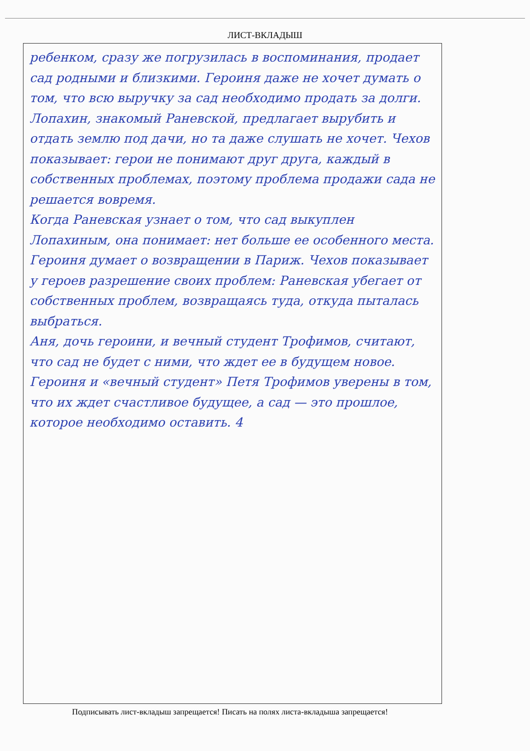ЛИСТ-ВКЛАДЫШ
ребенком, сразу же погрузилась в воспоминания, продает сад родными и близкими. Героиня даже не хочет думать о том, что всю выручку за сад необходимо продать за долги. Лопахин, знакомый Раневской, предлагает вырубить и отдать землю под дачи, но та даже слушать не хочет. Чехов показывает: герои не понимают друг друга, каждый в собственных проблемах, поэтому проблема продажи сада не решается вовремя.
Когда Раневская узнает о том, что сад выкуплен Лопахиным, она понимает: нет больше ее особенного места. Героиня думает о возвращении в Париж. Чехов показывает у героев разрешение своих проблем: Раневская убегает от собственных проблем, возвращаясь туда, откуда пыталась выбраться.
Аня, дочь героини, и вечный студент Трофимов, считают, что сад не будет с ними, что ждет ее в будущем новое. Героиня и «вечный студент» Петя Трофимов уверены в том, что их ждет счастливое будущее, а сад — это прошлое, которое необходимо оставить. 4
Подписывать лист-вкладыш запрещается! Писать на полях листа-вкладыша запрещается!